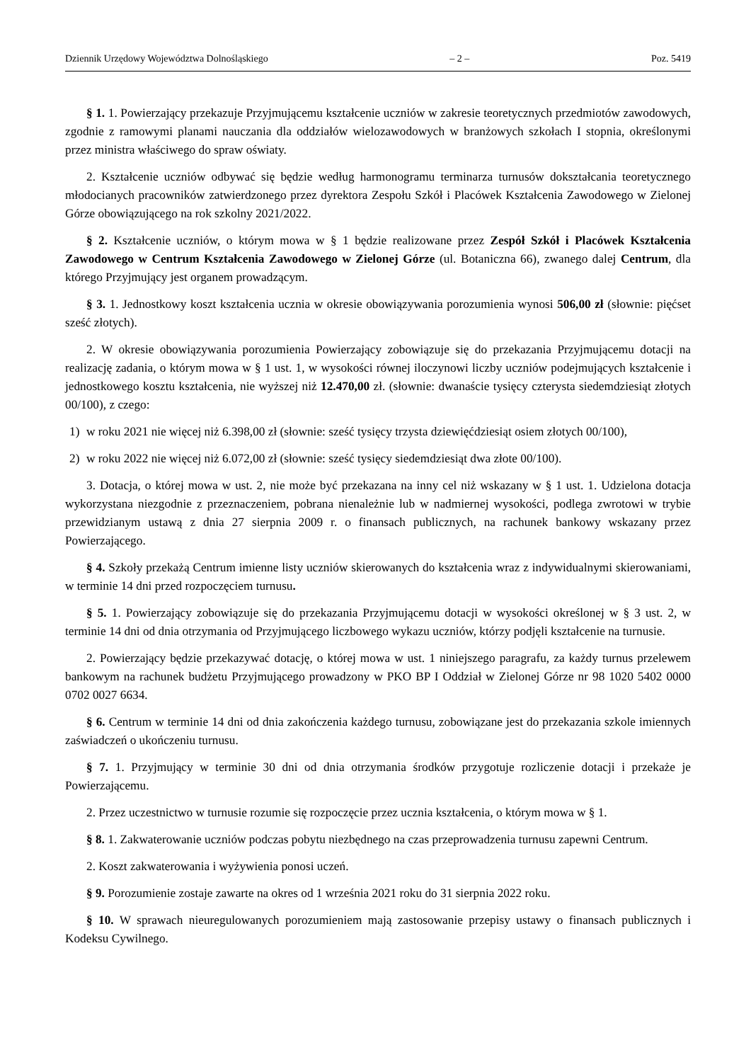Dziennik Urzędowy Województwa Dolnośląskiego – 2 – Poz. 5419
§ 1. 1. Powierzający przekazuje Przyjmującemu kształcenie uczniów w zakresie teoretycznych przedmiotów zawodowych, zgodnie z ramowymi planami nauczania dla oddziałów wielozawodowych w branżowych szkołach I stopnia, określonymi przez ministra właściwego do spraw oświaty.
2. Kształcenie uczniów odbywać się będzie według harmonogramu terminarza turnusów dokształcania teoretycznego młodocianych pracowników zatwierdzonego przez dyrektora Zespołu Szkół i Placówek Kształcenia Zawodowego w Zielonej Górze obowiązującego na rok szkolny 2021/2022.
§ 2. Kształcenie uczniów, o którym mowa w § 1 będzie realizowane przez Zespół Szkół i Placówek Kształcenia Zawodowego w Centrum Kształcenia Zawodowego w Zielonej Górze (ul. Botaniczna 66), zwanego dalej Centrum, dla którego Przyjmujący jest organem prowadzącym.
§ 3. 1. Jednostkowy koszt kształcenia ucznia w okresie obowiązywania porozumienia wynosi 506,00 zł (słownie: pięćset sześć złotych).
2. W okresie obowiązywania porozumienia Powierzający zobowiązuje się do przekazania Przyjmującemu dotacji na realizację zadania, o którym mowa w § 1 ust. 1, w wysokości równej iloczynowi liczby uczniów podejmujących kształcenie i jednostkowego kosztu kształcenia, nie wyższej niż 12.470,00 zł. (słownie: dwanaście tysięcy czterysta siedemdziesiąt złotych 00/100), z czego:
1) w roku 2021 nie więcej niż 6.398,00 zł (słownie: sześć tysięcy trzysta dziewięćdziesiąt osiem złotych 00/100),
2) w roku 2022 nie więcej niż 6.072,00 zł (słownie: sześć tysięcy siedemdziesiąt dwa złote 00/100).
3. Dotacja, o której mowa w ust. 2, nie może być przekazana na inny cel niż wskazany w § 1 ust. 1. Udzielona dotacja wykorzystana niezgodnie z przeznaczeniem, pobrana nienależnie lub w nadmiernej wysokości, podlega zwrotowi w trybie przewidzianym ustawą z dnia 27 sierpnia 2009 r. o finansach publicznych, na rachunek bankowy wskazany przez Powierzającego.
§ 4. Szkoły przekażą Centrum imienne listy uczniów skierowanych do kształcenia wraz z indywidualnymi skierowaniami, w terminie 14 dni przed rozpoczęciem turnusu.
§ 5. 1. Powierzający zobowiązuje się do przekazania Przyjmującemu dotacji w wysokości określonej w § 3 ust. 2, w terminie 14 dni od dnia otrzymania od Przyjmującego liczbowego wykazu uczniów, którzy podjęli kształcenie na turnusie.
2. Powierzający będzie przekazywać dotację, o której mowa w ust. 1 niniejszego paragrafu, za każdy turnus przelewem bankowym na rachunek budżetu Przyjmującego prowadzony w PKO BP I Oddział w Zielonej Górze nr 98 1020 5402 0000 0702 0027 6634.
§ 6. Centrum w terminie 14 dni od dnia zakończenia każdego turnusu, zobowiązane jest do przekazania szkole imiennych zaświadczeń o ukończeniu turnusu.
§ 7. 1. Przyjmujący w terminie 30 dni od dnia otrzymania środków przygotuje rozliczenie dotacji i przekaże je Powierzającemu.
2. Przez uczestnictwo w turnusie rozumie się rozpoczęcie przez ucznia kształcenia, o którym mowa w § 1.
§ 8. 1. Zakwaterowanie uczniów podczas pobytu niezbędnego na czas przeprowadzenia turnusu zapewni Centrum.
2. Koszt zakwaterowania i wyżywienia ponosi uczeń.
§ 9. Porozumienie zostaje zawarte na okres od 1 września 2021 roku do 31 sierpnia 2022 roku.
§ 10. W sprawach nieuregulowanych porozumieniem mają zastosowanie przepisy ustawy o finansach publicznych i Kodeksu Cywilnego.